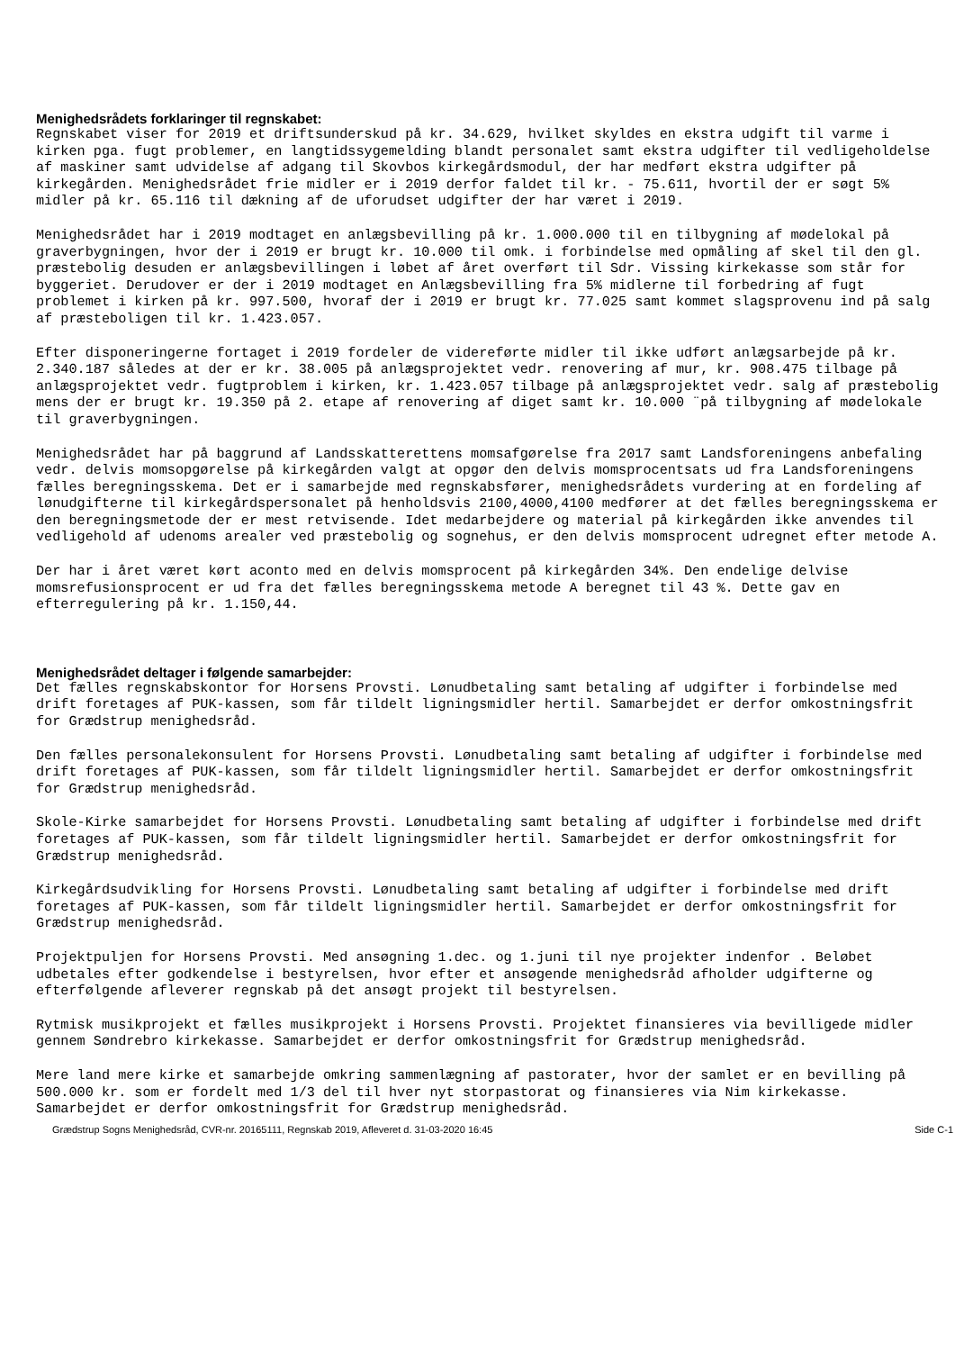Menighedsrådets forklaringer til regnskabet:
Regnskabet viser for 2019 et driftsunderskud på kr. 34.629, hvilket skyldes en ekstra udgift til varme i kirken pga. fugt problemer, en langtidssygemelding blandt personalet samt ekstra udgifter til vedligeholdelse af maskiner samt udvidelse af adgang til Skovbos kirkegårdsmodul, der har medført ekstra udgifter på kirkegården. Menighedsrådet frie midler er i 2019 derfor faldet til kr. - 75.611, hvortil der er søgt 5% midler på kr. 65.116 til dækning af de uforudset udgifter der har været i 2019.
Menighedsrådet har i 2019 modtaget en anlægsbevilling på kr. 1.000.000 til en tilbygning af mødelokal på graverbygningen, hvor der i 2019 er brugt kr. 10.000 til omk. i forbindelse med opmåling af skel til den gl. præstebolig desuden er anlægsbevillingen i løbet af året overført til Sdr. Vissing kirkekasse som står for byggeriet. Derudover er der i 2019 modtaget en Anlægsbevilling fra 5% midlerne til forbedring af fugt problemet i kirken på kr. 997.500, hvoraf der i 2019 er brugt kr. 77.025 samt kommet slagsprovenu ind på salg af præsteboligen til kr. 1.423.057.
Efter disponeringerne fortaget i 2019 fordeler de videreførte midler til ikke udført anlægsarbejde på kr. 2.340.187 således at der er kr. 38.005 på anlægsprojektet vedr. renovering af mur, kr. 908.475 tilbage på anlægsprojektet vedr. fugtproblem i kirken, kr. 1.423.057 tilbage på anlægsprojektet vedr. salg af præstebolig mens der er brugt kr. 19.350 på 2. etape af renovering af diget samt kr. 10.000 ¨på tilbygning af mødelokale til graverbygningen.
Menighedsrådet har på baggrund af Landsskatterettens momsafgørelse fra 2017 samt Landsforeningens anbefaling vedr. delvis momsopgørelse på kirkegården valgt at opgør den delvis momsprocentsats ud fra Landsforeningens fælles beregningsskema. Det er i samarbejde med regnskabsfører, menighedsrådets vurdering at en fordeling af lønudgifterne til kirkegårdspersonalet på henholdsvis 2100,4000,4100 medfører at det fælles beregningsskema er den beregningsmetode der er mest retvisende. Idet medarbejdere og material på kirkegården ikke anvendes til vedligehold af udenoms arealer ved præstebolig og sognehus, er den delvis momsprocent udregnet efter metode A.
Der har i året været kørt aconto med en delvis momsprocent på kirkegården 34%. Den endelige delvise momsrefusionsprocent er ud fra det fælles beregningsskema metode A beregnet til 43 %. Dette gav en efterregulering på kr. 1.150,44.
Menighedsrådet deltager i følgende samarbejder:
Det fælles regnskabskontor for Horsens Provsti. Lønudbetaling samt betaling af udgifter i forbindelse med drift foretages af PUK-kassen, som får tildelt ligningsmidler hertil. Samarbejdet er derfor omkostningsfrit for Grædstrup menighedsråd.
Den fælles personalekonsulent for Horsens Provsti. Lønudbetaling samt betaling af udgifter i forbindelse med drift foretages af PUK-kassen, som får tildelt ligningsmidler hertil. Samarbejdet er derfor omkostningsfrit for Grædstrup menighedsråd.
Skole-Kirke samarbejdet for Horsens Provsti. Lønudbetaling samt betaling af udgifter i forbindelse med drift foretages af PUK-kassen, som får tildelt ligningsmidler hertil. Samarbejdet er derfor omkostningsfrit for Grædstrup menighedsråd.
Kirkegårdsudvikling for Horsens Provsti. Lønudbetaling samt betaling af udgifter i forbindelse med drift foretages af PUK-kassen, som får tildelt ligningsmidler hertil. Samarbejdet er derfor omkostningsfrit for Grædstrup menighedsråd.
Projektpuljen for Horsens Provsti. Med ansøgning 1.dec. og 1.juni til nye projekter indenfor . Beløbet udbetales efter godkendelse i bestyrelsen, hvor efter et ansøgende menighedsråd afholder udgifterne og efterfølgende afleverer regnskab på det ansøgt projekt til bestyrelsen.
Rytmisk musikprojekt et fælles musikprojekt i Horsens Provsti. Projektet finansieres via bevilligede midler gennem Søndrebro kirkekasse. Samarbejdet er derfor omkostningsfrit for Grædstrup menighedsråd.
Mere land mere kirke et samarbejde omkring sammenlægning af pastorater, hvor der samlet er en bevilling på 500.000 kr. som er fordelt med 1/3 del til hver nyt storpastorat og finansieres via Nim kirkekasse. Samarbejdet er derfor omkostningsfrit for Grædstrup menighedsråd.
Grædstrup Sogns Menighedsråd, CVR-nr. 20165111, Regnskab 2019, Afleveret d. 31-03-2020 16:45 Side C-1